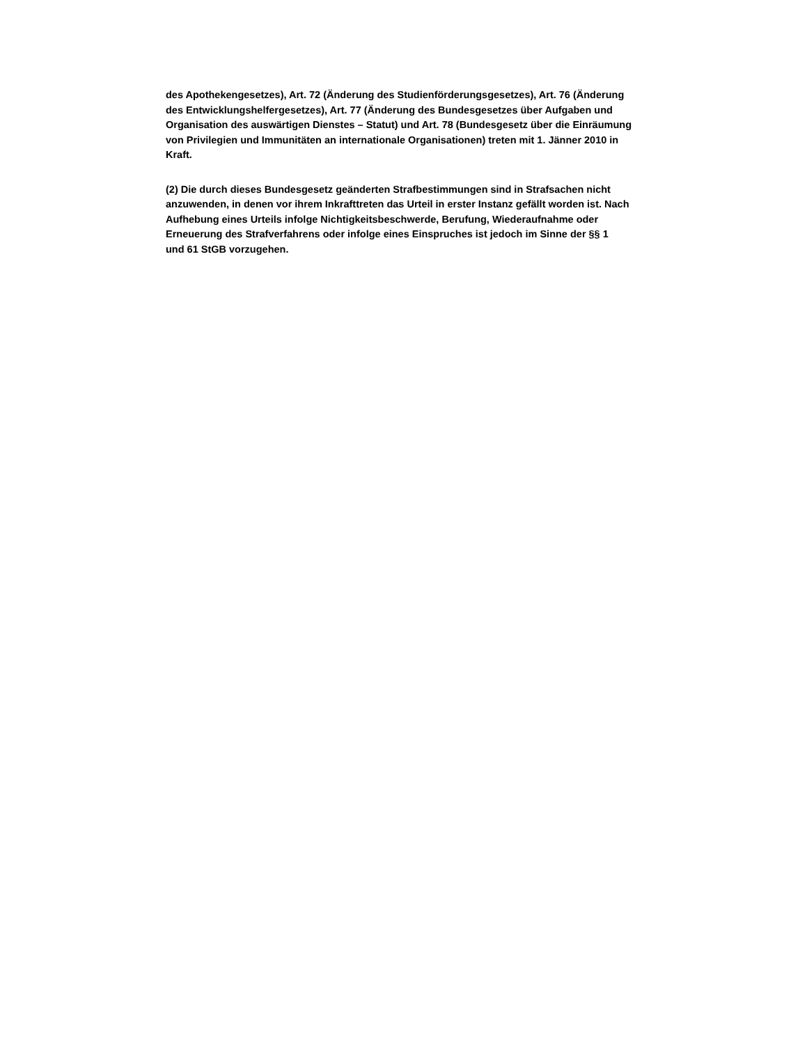des Apothekengesetzes), Art. 72 (Änderung des Studienförderungsgesetzes), Art. 76 (Änderung
des Entwicklungshelfergesetzes), Art. 77 (Änderung des Bundesgesetzes über Aufgaben und
Organisation des auswärtigen Dienstes – Statut) und Art. 78 (Bundesgesetz über die Einräumung
von Privilegien und Immunitäten an internationale Organisationen) treten mit 1. Jänner 2010 in
Kraft.
(2) Die durch dieses Bundesgesetz geänderten Strafbestimmungen sind in Strafsachen nicht
anzuwenden, in denen vor ihrem Inkrafttreten das Urteil in erster Instanz gefällt worden ist. Nach
Aufhebung eines Urteils infolge Nichtigkeitsbeschwerde, Berufung, Wiederaufnahme oder
Erneuerung des Strafverfahrens oder infolge eines Einspruches ist jedoch im Sinne der §§ 1
und 61 StGB vorzugehen.